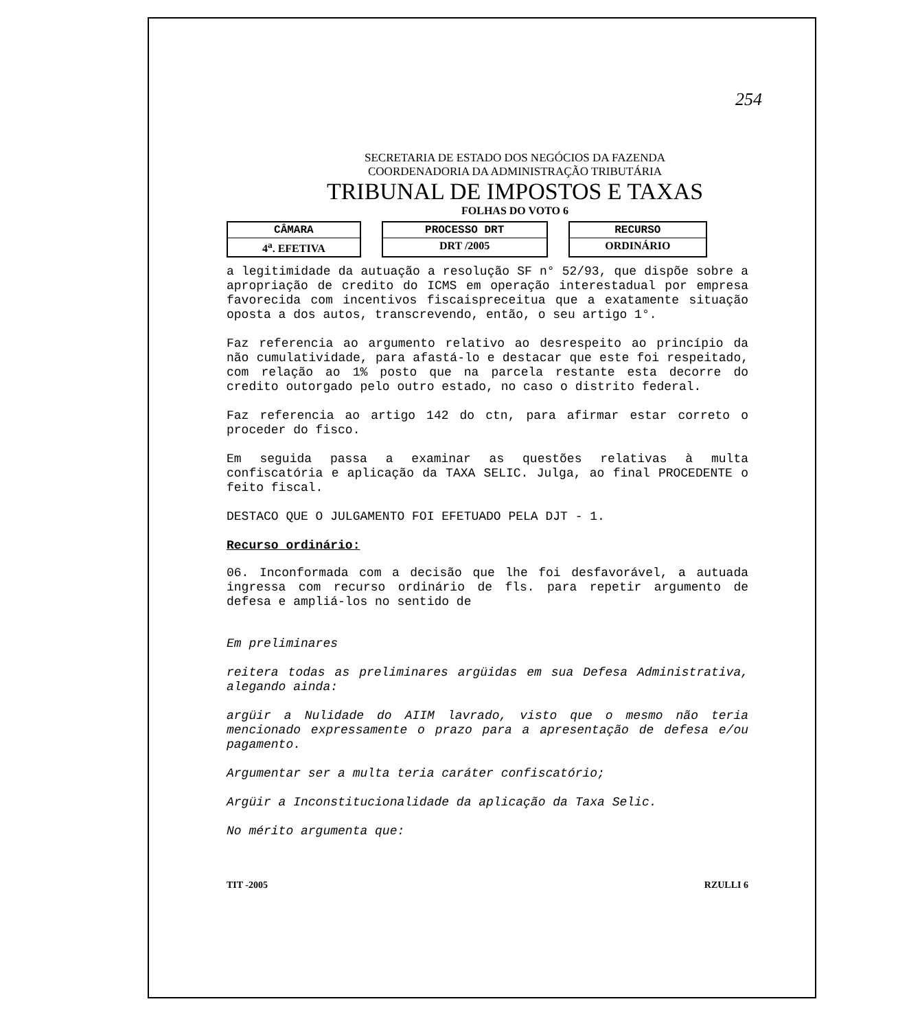254
SECRETARIA DE ESTADO DOS NEGÓCIOS DA FAZENDA
COORDENADORIA DA ADMINISTRAÇÃO TRIBUTÁRIA
TRIBUNAL DE IMPOSTOS E TAXAS
FOLHAS DO VOTO 6
| CÂMARA 4<sup>a</sup>. EFETIVA | PROCESSO DRT DRT /2005 | RECURSO ORDINÁRIO |
a legitimidade da autuação a resolução SF n° 52/93, que dispõe sobre a apropriação de credito do ICMS em operação interestadual por empresa favorecida com incentivos fiscaispreceitua que a exatamente situação oposta a dos autos, transcrevendo, então, o seu artigo 1°.
Faz referencia ao argumento relativo ao desrespeito ao princípio da não cumulatividade, para afastá-lo e destacar que este foi respeitado, com relação ao 1% posto que na parcela restante esta decorre do credito outorgado pelo outro estado, no caso o distrito federal.
Faz referencia ao artigo 142 do ctn, para afirmar estar correto o proceder do fisco.
Em seguida passa a examinar as questões relativas à multa confiscatória e aplicação da TAXA SELIC. Julga, ao final PROCEDENTE o feito fiscal.
DESTACO QUE O JULGAMENTO FOI EFETUADO PELA DJT - 1.
Recurso ordinário:
06. Inconformada com a decisão que lhe foi desfavorável, a autuada ingressa com recurso ordinário de fls. para repetir argumento de defesa e ampliá-los no sentido de
Em preliminares
reitera todas as preliminares argüidas em sua Defesa Administrativa, alegando ainda:
argüir a Nulidade do AIIM lavrado, visto que o mesmo não teria mencionado expressamente o prazo para a apresentação de defesa e/ou pagamento.
Argumentar ser a multa teria caráter confiscatório;
Argüir a Inconstitucionalidade da aplicação da Taxa Selic.
No mérito argumenta que:
TIT -2005 RZULLI 6